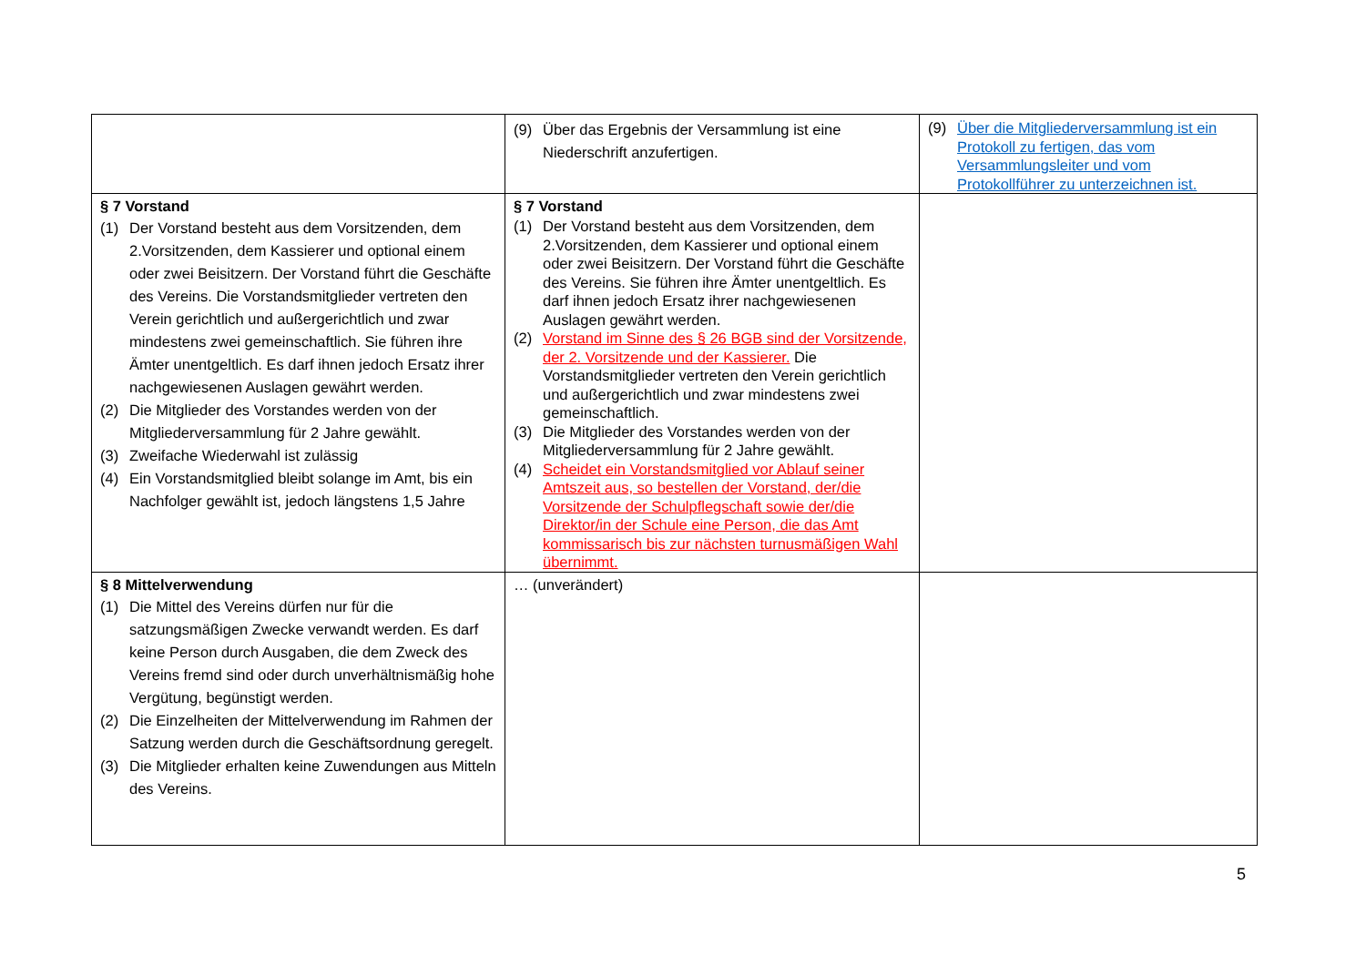| | (9) Über das Ergebnis der Versammlung ist eine Niederschrift anzufertigen. | (9) Über die Mitgliederversammlung ist ein Protokoll zu fertigen, das vom Versammlungsleiter und vom Protokollführer zu unterzeichnen ist. |
| § 7 Vorstand (1) Der Vorstand besteht aus dem Vorsitzenden, dem 2.Vorsitzenden, dem Kassierer und optional einem oder zwei Beisitzern. Der Vorstand führt die Geschäfte des Vereins. Die Vorstandsmitglieder vertreten den Verein gerichtlich und außergerichtlich und zwar mindestens zwei gemeinschaftlich. Sie führen ihre Ämter unentgeltlich. Es darf ihnen jedoch Ersatz ihrer nachgewiesenen Auslagen gewährt werden. (2) Die Mitglieder des Vorstandes werden von der Mitgliederversammlung für 2 Jahre gewählt. (3) Zweifache Wiederwahl ist zulässig (4) Ein Vorstandsmitglied bleibt solange im Amt, bis ein Nachfolger gewählt ist, jedoch längstens 1,5 Jahre | § 7 Vorstand (1) Der Vorstand besteht aus dem Vorsitzenden, dem 2.Vorsitzenden, dem Kassierer und optional einem oder zwei Beisitzern. Der Vorstand führt die Geschäfte des Vereins. Sie führen ihre Ämter unentgeltlich. Es darf ihnen jedoch Ersatz ihrer nachgewiesenen Auslagen gewährt werden. (2) Vorstand im Sinne des § 26 BGB sind der Vorsitzende, der 2. Vorsitzende und der Kassierer. Die Vorstandsmitglieder vertreten den Verein gerichtlich und außergerichtlich und zwar mindestens zwei gemeinschaftlich. (3) Die Mitglieder des Vorstandes werden von der Mitgliederversammlung für 2 Jahre gewählt. (4) Scheidet ein Vorstandsmitglied vor Ablauf seiner Amtszeit aus, so bestellen der Vorstand, der/die Vorsitzende der Schulpflegschaft sowie der/die Direktor/in der Schule eine Person, die das Amt kommissarisch bis zur nächsten turnusmäßigen Wahl übernimmt. | |
| § 8 Mittelverwendung (1) Die Mittel des Vereins dürfen nur für die satzungsmäßigen Zwecke verwandt werden. Es darf keine Person durch Ausgaben, die dem Zweck des Vereins fremd sind oder durch unverhältnismäßig hohe Vergütung, begünstigt werden. (2) Die Einzelheiten der Mittelverwendung im Rahmen der Satzung werden durch die Geschäftsordnung geregelt. (3) Die Mitglieder erhalten keine Zuwendungen aus Mitteln des Vereins. | … (unverändert) | |
5